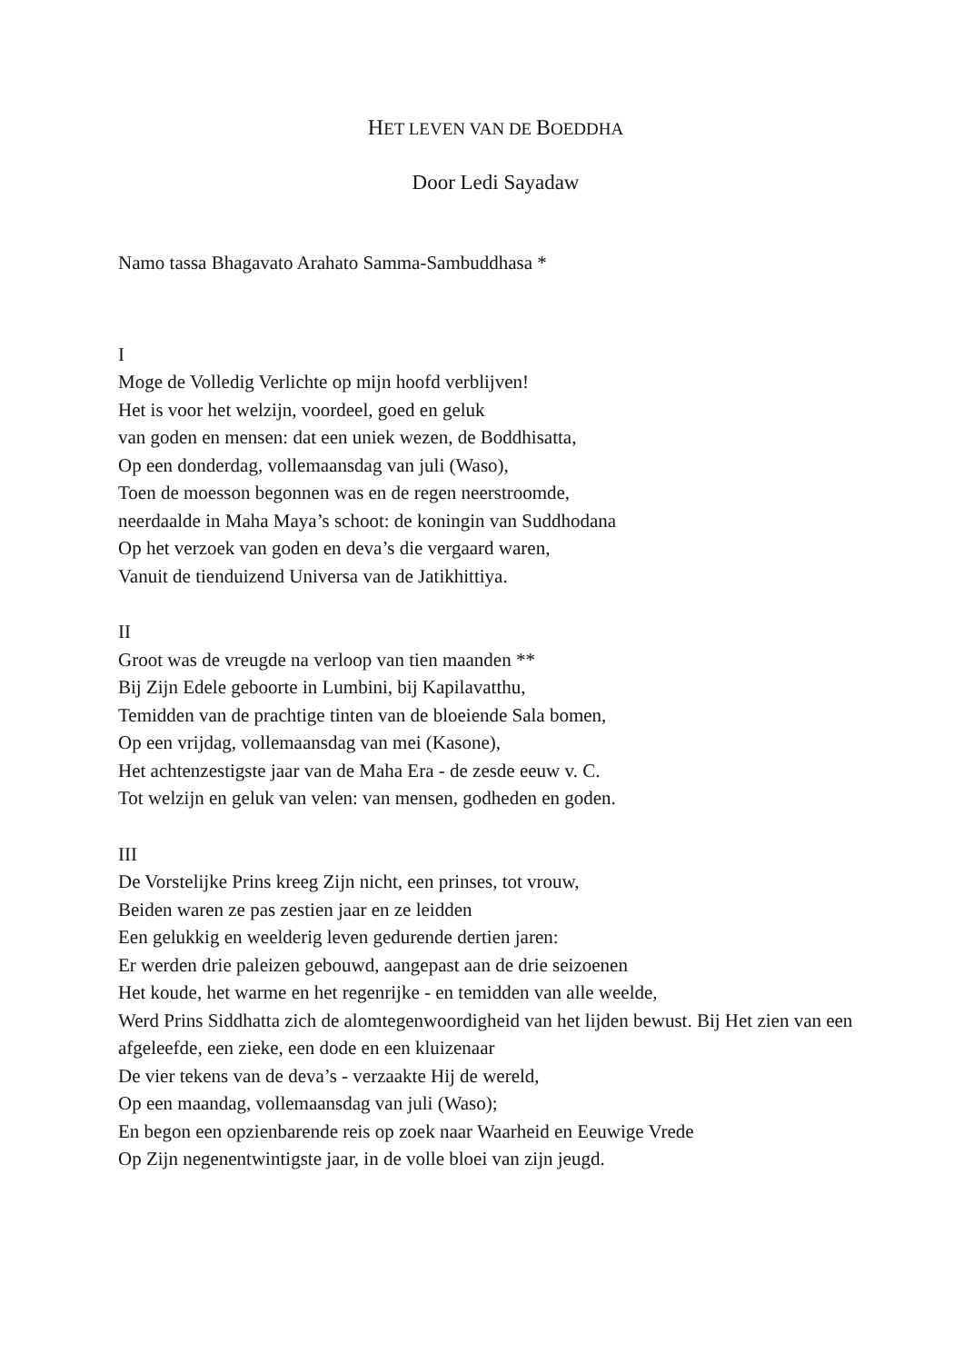HET LEVEN VAN DE BOEDDHA
Door Ledi Sayadaw
Namo tassa Bhagavato Arahato Samma-Sambuddhasa *
I
Moge de Volledig Verlichte op mijn hoofd verblijven!
Het is voor het welzijn, voordeel, goed en geluk
van goden en mensen: dat een uniek wezen, de Boddhisatta,
Op een donderdag, vollemaansdag van juli (Waso),
Toen de moesson begonnen was en de regen neerstroomde,
neerdaalde in Maha Maya’s schoot: de koningin van Suddhodana
Op het verzoek van goden en deva’s die vergaard waren,
Vanuit de tienduizend Universa van de Jatikhittiya.
II
Groot was de vreugde na verloop van tien maanden **
Bij Zijn Edele geboorte in Lumbini, bij Kapilavatthu,
Temidden van de prachtige tinten van de bloeiende Sala bomen,
Op een vrijdag, vollemaansdag van mei (Kasone),
Het achtenzestigste jaar van de Maha Era - de zesde eeuw v. C.
Tot welzijn en geluk van velen: van mensen, godheden en goden.
III
De Vorstelijke Prins kreeg Zijn nicht, een prinses, tot vrouw,
Beiden waren ze pas zestien jaar en ze leidden
Een gelukkig en weelderig leven gedurende dertien jaren:
Er werden drie paleizen gebouwd, aangepast aan de drie seizoenen
Het koude, het warme en het regenrijke - en temidden van alle weelde,
Werd Prins Siddhatta zich de alomtegenwoordigheid van het lijden bewust. Bij Het zien van een afgeleefde, een zieke, een dode en een kluizenaar
De vier tekens van de deva’s - verzaakte Hij de wereld,
Op een maandag, vollemaansdag van juli (Waso);
En begon een opzienbarende reis op zoek naar Waarheid en Eeuwige Vrede
Op Zijn negenentwintigste jaar, in de volle bloei van zijn jeugd.